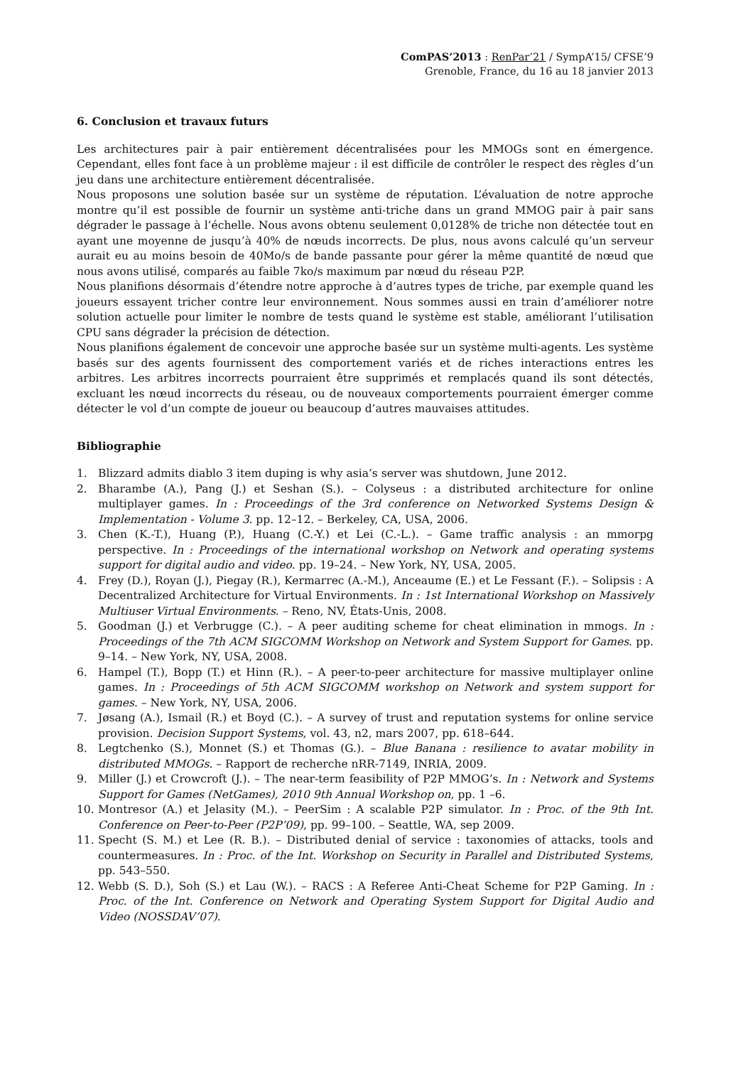ComPAS’2013 : RenPar’21 / SympA’15/ CFSE’9
Grenoble, France, du 16 au 18 janvier 2013
6. Conclusion et travaux futurs
Les architectures pair à pair entièrement décentralisées pour les MMOGs sont en émergence. Cependant, elles font face à un problème majeur : il est difficile de contrôler le respect des règles d’un jeu dans une architecture entièrement décentralisée.
Nous proposons une solution basée sur un système de réputation. L’évaluation de notre approche montre qu’il est possible de fournir un système anti-triche dans un grand MMOG pair à pair sans dégrader le passage à l’échelle. Nous avons obtenu seulement 0,0128% de triche non détectée tout en ayant une moyenne de jusqu’à 40% de nœuds incorrects. De plus, nous avons calculé qu’un serveur aurait eu au moins besoin de 40Mo/s de bande passante pour gérer la même quantité de nœud que nous avons utilisé, comparés au faible 7ko/s maximum par nœud du réseau P2P.
Nous planifions désormais d’étendre notre approche à d’autres types de triche, par exemple quand les joueurs essayent tricher contre leur environnement. Nous sommes aussi en train d’améliorer notre solution actuelle pour limiter le nombre de tests quand le système est stable, améliorant l’utilisation CPU sans dégrader la précision de détection.
Nous planifions également de concevoir une approche basée sur un système multi-agents. Les système basés sur des agents fournissent des comportement variés et de riches interactions entres les arbitres. Les arbitres incorrects pourraient être supprimés et remplacés quand ils sont détectés, excluant les nœud incorrects du réseau, ou de nouveaux comportements pourraient émerger comme détecter le vol d’un compte de joueur ou beaucoup d’autres mauvaises attitudes.
Bibliographie
1. Blizzard admits diablo 3 item duping is why asia’s server was shutdown, June 2012.
2. Bharambe (A.), Pang (J.) et Seshan (S.). – Colyseus : a distributed architecture for online multiplayer games. In : Proceedings of the 3rd conference on Networked Systems Design & Implementation - Volume 3. pp. 12–12. – Berkeley, CA, USA, 2006.
3. Chen (K.-T.), Huang (P.), Huang (C.-Y.) et Lei (C.-L.). – Game traffic analysis : an mmorpg perspective. In : Proceedings of the international workshop on Network and operating systems support for digital audio and video. pp. 19–24. – New York, NY, USA, 2005.
4. Frey (D.), Royan (J.), Piegay (R.), Kermarrec (A.-M.), Anceaume (E.) et Le Fessant (F.). – Solipsis : A Decentralized Architecture for Virtual Environments. In : 1st International Workshop on Massively Multiuser Virtual Environments. – Reno, NV, États-Unis, 2008.
5. Goodman (J.) et Verbrugge (C.). – A peer auditing scheme for cheat elimination in mmogs. In : Proceedings of the 7th ACM SIGCOMM Workshop on Network and System Support for Games. pp. 9–14. – New York, NY, USA, 2008.
6. Hampel (T.), Bopp (T.) et Hinn (R.). – A peer-to-peer architecture for massive multiplayer online games. In : Proceedings of 5th ACM SIGCOMM workshop on Network and system support for games. – New York, NY, USA, 2006.
7. Jøsang (A.), Ismail (R.) et Boyd (C.). – A survey of trust and reputation systems for online service provision. Decision Support Systems, vol. 43, n2, mars 2007, pp. 618–644.
8. Legtchenko (S.), Monnet (S.) et Thomas (G.). – Blue Banana : resilience to avatar mobility in distributed MMOGs. – Rapport de recherche nRR-7149, INRIA, 2009.
9. Miller (J.) et Crowcroft (J.). – The near-term feasibility of P2P MMOG’s. In : Network and Systems Support for Games (NetGames), 2010 9th Annual Workshop on, pp. 1 –6.
10. Montresor (A.) et Jelasity (M.). – PeerSim : A scalable P2P simulator. In : Proc. of the 9th Int. Conference on Peer-to-Peer (P2P’09), pp. 99–100. – Seattle, WA, sep 2009.
11. Specht (S. M.) et Lee (R. B.). – Distributed denial of service : taxonomies of attacks, tools and countermeasures. In : Proc. of the Int. Workshop on Security in Parallel and Distributed Systems, pp. 543–550.
12. Webb (S. D.), Soh (S.) et Lau (W.). – RACS : A Referee Anti-Cheat Scheme for P2P Gaming. In : Proc. of the Int. Conference on Network and Operating System Support for Digital Audio and Video (NOSSDAV’07).